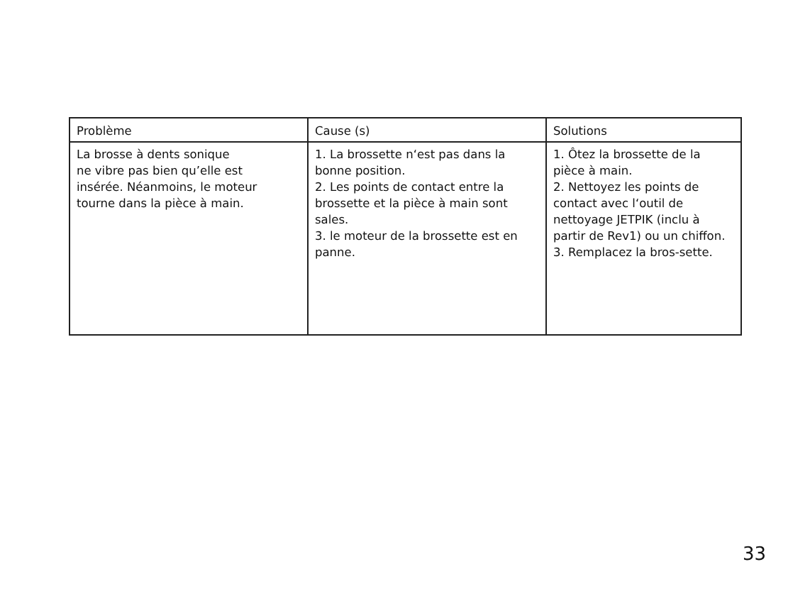| Problème | Cause (s) | Solutions |
| --- | --- | --- |
| La brosse à dents sonique ne vibre pas bien qu’elle est insérée. Néanmoins, le moteur tourne dans la pièce à main. | 1. La brossette n‘est pas dans la bonne position. 2. Les points de contact entre la brossette et la pièce à main sont sales. 3. le moteur de la brossette est en panne. | 1. Ôtez la brossette de la pièce à main. 2. Nettoyez les points de contact avec l‘outil de nettoyage JETPIK (inclu à partir de Rev1) ou un chiffon. 3. Remplacez la bros-sette. |
33